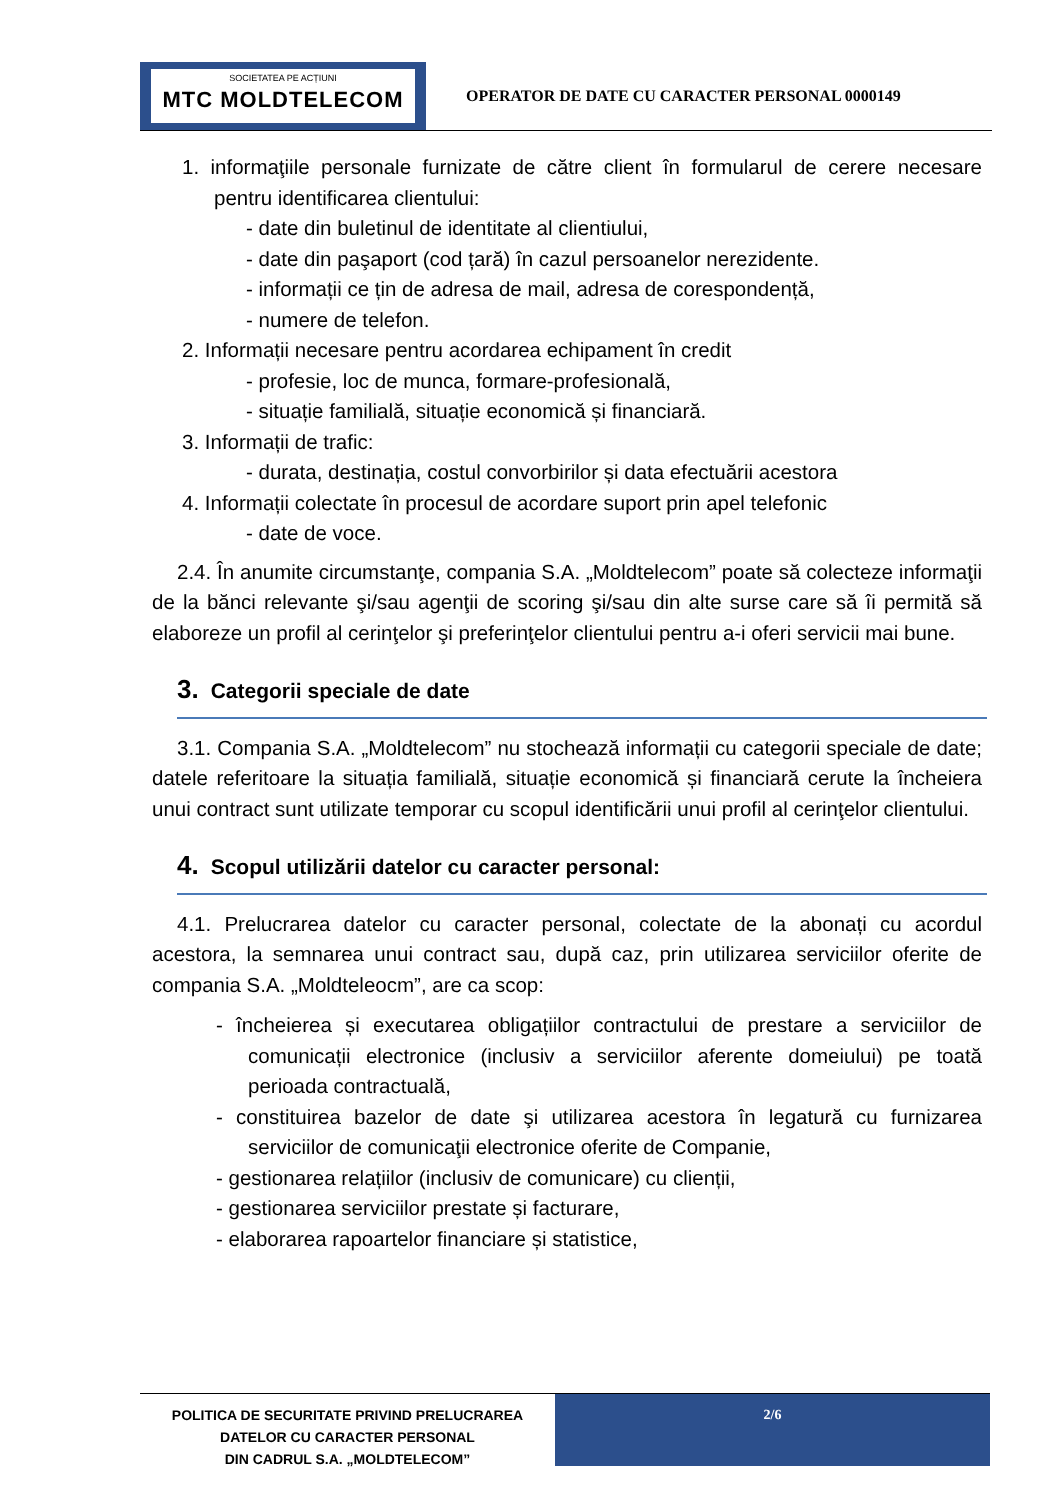SOCIETATEA PE ACȚIUNI
MTC MOLDTELECOM
OPERATOR DE DATE CU CARACTER PERSONAL 0000149
1. informaţiile personale furnizate de către client în formularul de cerere necesare pentru identificarea clientului:
- date din buletinul de identitate al clientiului,
- date din paşaport (cod țară) în cazul persoanelor nerezidente.
- informații ce țin de adresa de mail, adresa de corespondență,
- numere de telefon.
2. Informații necesare pentru acordarea echipament în credit
- profesie, loc de munca, formare-profesională,
- situație familială, situație economică și financiară.
3. Informații de trafic:
- durata, destinația, costul convorbirilor și data efectuării acestora
4. Informații colectate în procesul de acordare suport prin apel telefonic
- date de voce.
2.4. În anumite circumstanţe, compania S.A. „Moldtelecom” poate să colecteze informaţii de la bănci relevante şi/sau agenţii de scoring şi/sau din alte surse care să îi permită să elaboreze un profil al cerinţelor şi preferinţelor clientului pentru a-i oferi servicii mai bune.
3. Categorii speciale de date
3.1. Compania S.A. „Moldtelecom” nu stochează informații cu categorii speciale de date; datele referitoare la situația familială, situație economică și financiară cerute la încheiera unui contract sunt utilizate temporar cu scopul identificării unui profil al cerinţelor clientului.
4. Scopul utilizării datelor cu caracter personal:
4.1. Prelucrarea datelor cu caracter personal, colectate de la abonați cu acordul acestora, la semnarea unui contract sau, după caz, prin utilizarea serviciilor oferite de compania S.A. „Moldteleocm”, are ca scop:
- încheierea și executarea obligațiilor contractului de prestare a serviciilor de comunicații electronice (inclusiv a serviciilor aferente domeiului) pe toată perioada contractuală,
- constituirea bazelor de date şi utilizarea acestora în legatură cu furnizarea serviciilor de comunicaţii electronice oferite de Companie,
- gestionarea relațiilor (inclusiv de comunicare) cu clienții,
- gestionarea serviciilor prestate și facturare,
- elaborarea rapoartelor financiare și statistice,
POLITICA DE SECURITATE PRIVIND PRELUCRAREA DATELOR CU CARACTER PERSONAL
DIN CADRUL S.A. „MOLDTELECOM”
2/6